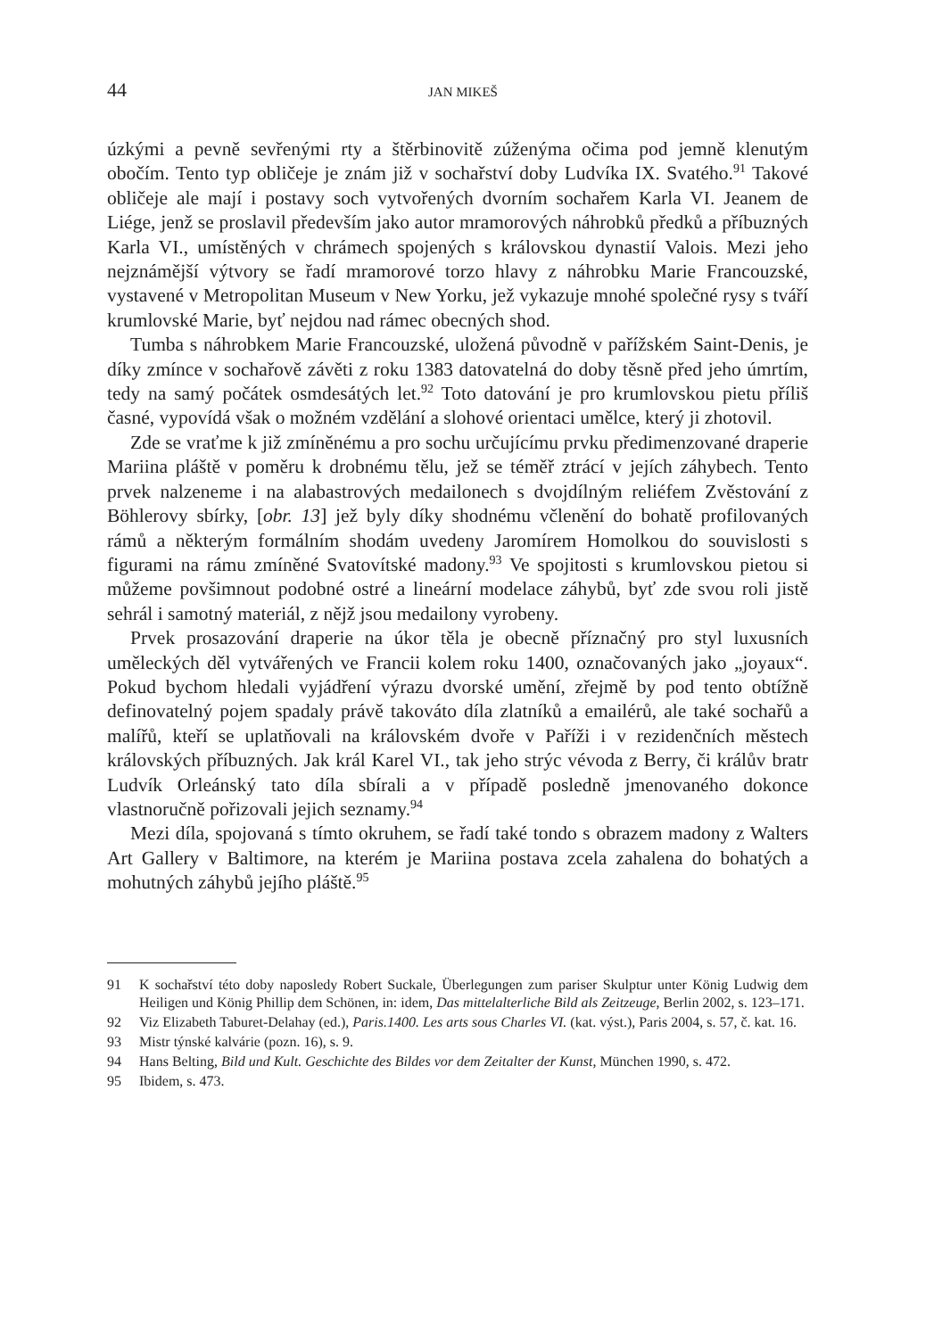44 JAN MIKEŠ
úzkými a pevně sevřenými rty a štěrbinovitě zúženýma očima pod jemně klenutým obočím. Tento typ obličeje je znám již v sochařství doby Ludvíka IX. Svatého.<sup>91</sup> Takové obličeje ale mají i postavy soch vytvořených dvorním sochařem Karla VI. Jeanem de Liége, jenž se proslavil především jako autor mramorových náhrobků předků a příbuzných Karla VI., umístěných v chrámech spojených s královskou dynastií Valois. Mezi jeho nejznámější výtvory se řadí mramorové torzo hlavy z náhrobku Marie Francouzské, vystavené v Metropolitan Museum v New Yorku, jež vykazuje mnohé společné rysy s tváří krumlovské Marie, byť nejdou nad rámec obecných shod.
Tumba s náhrobkem Marie Francouzské, uložená původně v pařížském Saint-Denis, je díky zmínce v sochařově závěti z roku 1383 datovatelná do doby těsně před jeho úmrtím, tedy na samý počátek osmdesátých let.<sup>92</sup> Toto datování je pro krumlovskou pietu příliš časné, vypovídá však o možném vzdělání a slohové orientaci umělce, který ji zhotovil.
Zde se vraťme k již zmíněnému a pro sochu určujícímu prvku předimenzované draperie Mariina pláště v poměru k drobnému tělu, jež se téměř ztrácí v jejích záhybech. Tento prvek nalzeneme i na alabastrových medailonech s dvojdílným reliéfem Zvěstování z Böhlerovy sbírky, [obr. 13] jež byly díky shodnému včlenění do bohatě profilovaných rámů a některým formálním shodám uvedeny Jaromírem Homolkou do souvislosti s figurami na rámu zmíněné Svatovítské madony.<sup>93</sup> Ve spojitosti s krumlovskou pietou si můžeme povšimnout podobné ostré a lineární modelace záhybů, byť zde svou roli jistě sehrál i samotný materiál, z nějž jsou medailony vyrobeny.
Prvek prosazování draperie na úkor těla je obecně příznačný pro styl luxusních uměleckých děl vytvářených ve Francii kolem roku 1400, označovaných jako „joyaux“. Pokud bychom hledali vyjádření výrazu dvorské umění, zřejmě by pod tento obtížně definovatelný pojem spadaly právě takováto díla zlatníků a emailérů, ale také sochařů a malířů, kteří se uplatňovali na královském dvoře v Paříži i v rezidenčních městech královských příbuzných. Jak král Karel VI., tak jeho strýc vévoda z Berry, či králův bratr Ludvík Orleánský tato díla sbírali a v případě posledně jmenovaného dokonce vlastnoručně pořizovali jejich seznamy.<sup>94</sup>
Mezi díla, spojovaná s tímto okruhem, se řadí také tondo s obrazem madony z Walters Art Gallery v Baltimore, na kterém je Mariina postava zcela zahalena do bohatých a mohutných záhybů jejího pláště.<sup>95</sup>
91 K sochařství této doby naposledy Robert Suckale, Überlegungen zum pariser Skulptur unter König Ludwig dem Heiligen und König Phillip dem Schönen, in: idem, Das mittelalterliche Bild als Zeitzeuge, Berlin 2002, s. 123–171.
92 Viz Elizabeth Taburet-Delahay (ed.), Paris.1400. Les arts sous Charles VI. (kat. výst.), Paris 2004, s. 57, č. kat. 16.
93 Mistr týnské kalvárie (pozn. 16), s. 9.
94 Hans Belting, Bild und Kult. Geschichte des Bildes vor dem Zeitalter der Kunst, München 1990, s. 472.
95 Ibidem, s. 473.